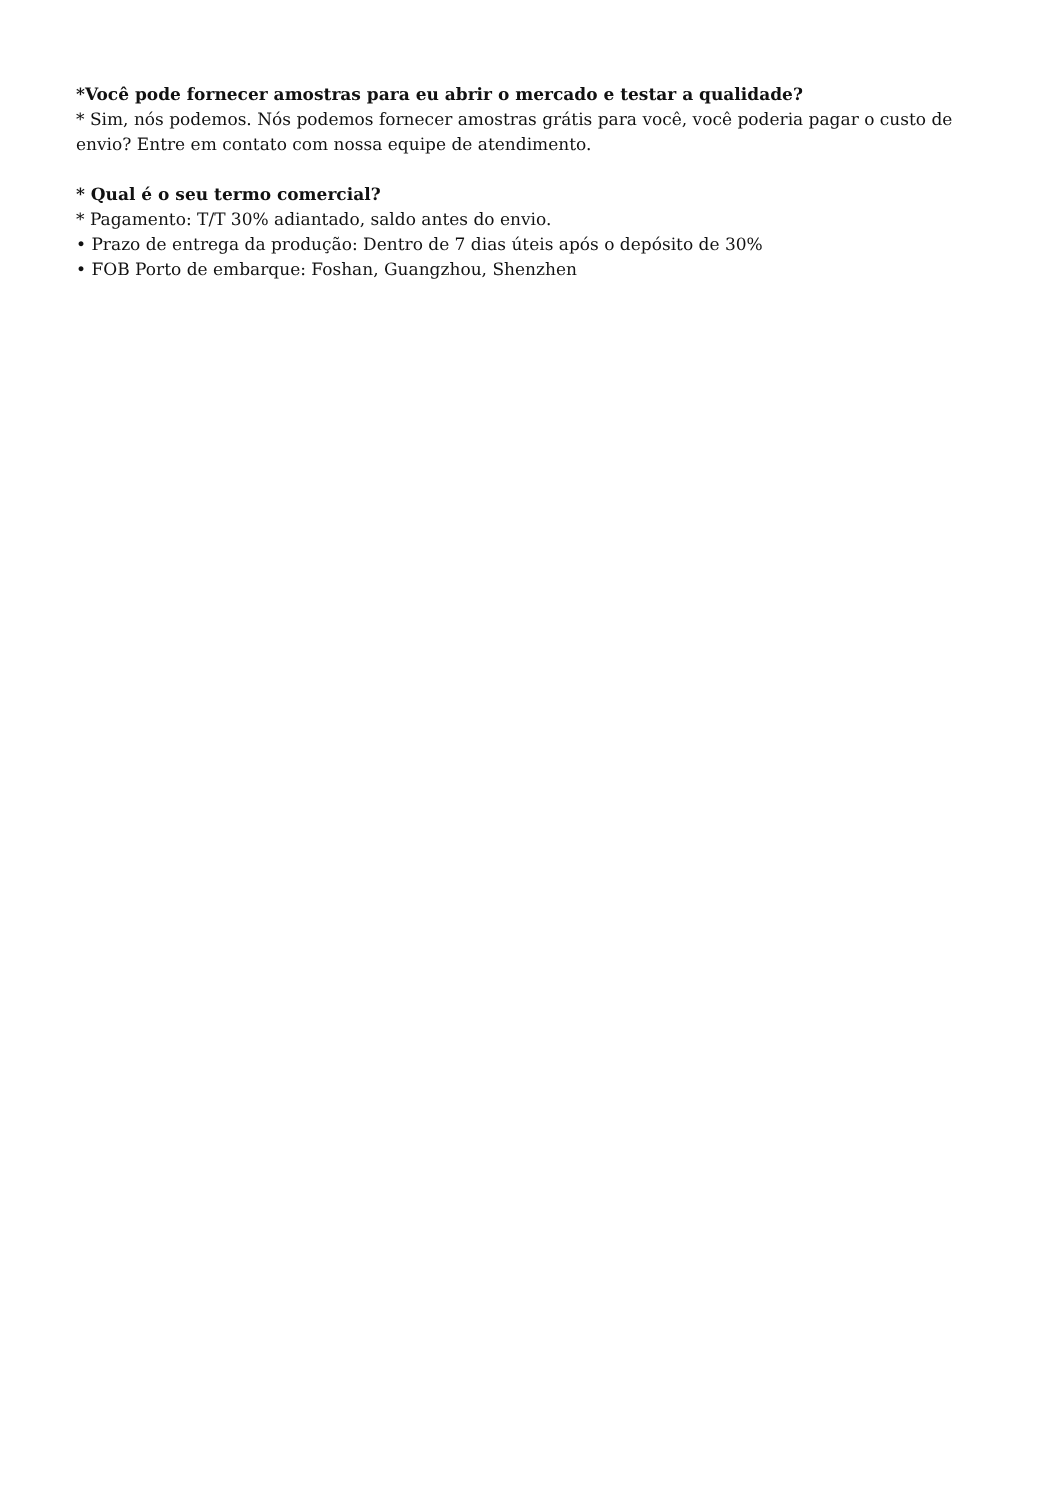*Você pode fornecer amostras para eu abrir o mercado e testar a qualidade?
* Sim, nós podemos. Nós podemos fornecer amostras grátis para você, você poderia pagar o custo de envio? Entre em contato com nossa equipe de atendimento.
* Qual é o seu termo comercial?
* Pagamento: T/T 30% adiantado, saldo antes do envio.
• Prazo de entrega da produção: Dentro de 7 dias úteis após o depósito de 30%
• FOB Porto de embarque: Foshan, Guangzhou, Shenzhen